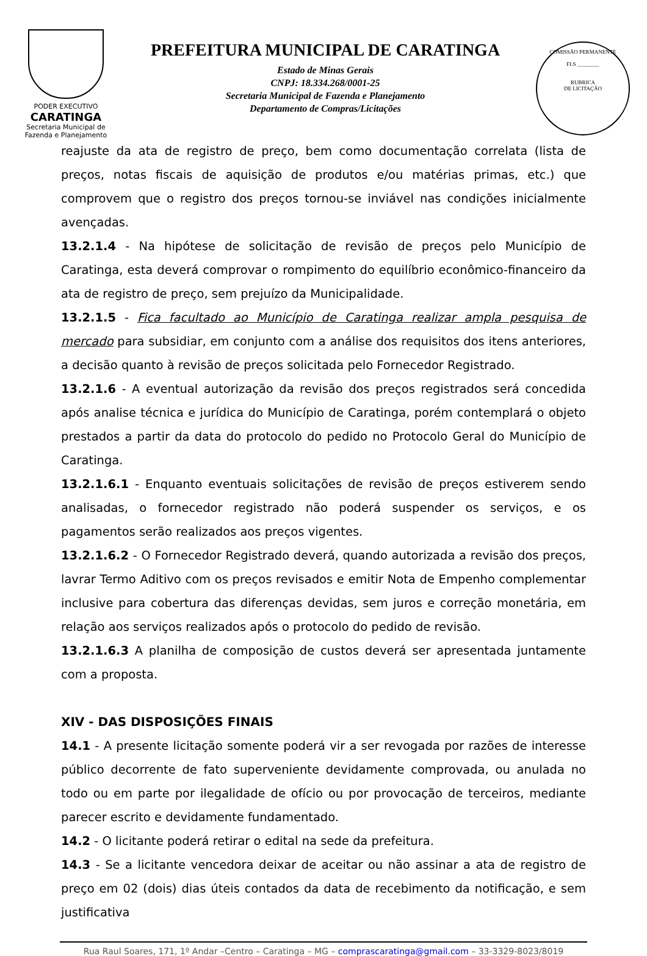PODER EXECUTIVO
CARATINGA
Secretaria Municipal de
Fazenda e Planejamento
PREFEITURA MUNICIPAL DE CARATINGA
Estado de Minas Gerais
CNPJ: 18.334.268/0001-25
Secretaria Municipal de Fazenda e Planejamento
Departamento de Compras/Licitações
COMISSÃO PERMANENTE
FLS ________
RUBRICA
DE LICITAÇÃO
reajuste da ata de registro de preço, bem como documentação correlata (lista de preços, notas fiscais de aquisição de produtos e/ou matérias primas, etc.) que comprovem que o registro dos preços tornou-se inviável nas condições inicialmente avençadas.
13.2.1.4 - Na hipótese de solicitação de revisão de preços pelo Município de Caratinga, esta deverá comprovar o rompimento do equilíbrio econômico-financeiro da ata de registro de preço, sem prejuízo da Municipalidade.
13.2.1.5 - Fica facultado ao Município de Caratinga realizar ampla pesquisa de mercado para subsidiar, em conjunto com a análise dos requisitos dos itens anteriores, a decisão quanto à revisão de preços solicitada pelo Fornecedor Registrado.
13.2.1.6 - A eventual autorização da revisão dos preços registrados será concedida após analise técnica e jurídica do Município de Caratinga, porém contemplará o objeto prestados a partir da data do protocolo do pedido no Protocolo Geral do Município de Caratinga.
13.2.1.6.1 - Enquanto eventuais solicitações de revisão de preços estiverem sendo analisadas, o fornecedor registrado não poderá suspender os serviços, e os pagamentos serão realizados aos preços vigentes.
13.2.1.6.2 - O Fornecedor Registrado deverá, quando autorizada a revisão dos preços, lavrar Termo Aditivo com os preços revisados e emitir Nota de Empenho complementar inclusive para cobertura das diferenças devidas, sem juros e correção monetária, em relação aos serviços realizados após o protocolo do pedido de revisão.
13.2.1.6.3 A planilha de composição de custos deverá ser apresentada juntamente com a proposta.
XIV - DAS DISPOSIÇÕES FINAIS
14.1 - A presente licitação somente poderá vir a ser revogada por razões de interesse público decorrente de fato superveniente devidamente comprovada, ou anulada no todo ou em parte por ilegalidade de ofício ou por provocação de terceiros, mediante parecer escrito e devidamente fundamentado.
14.2 - O licitante poderá retirar o edital na sede da prefeitura.
14.3 - Se a licitante vencedora deixar de aceitar ou não assinar a ata de registro de preço em 02 (dois) dias úteis contados da data de recebimento da notificação, e sem justificativa
Rua Raul Soares, 171, 1º Andar –Centro – Caratinga – MG – comprascaratinga@gmail.com – 33-3329-8023/8019